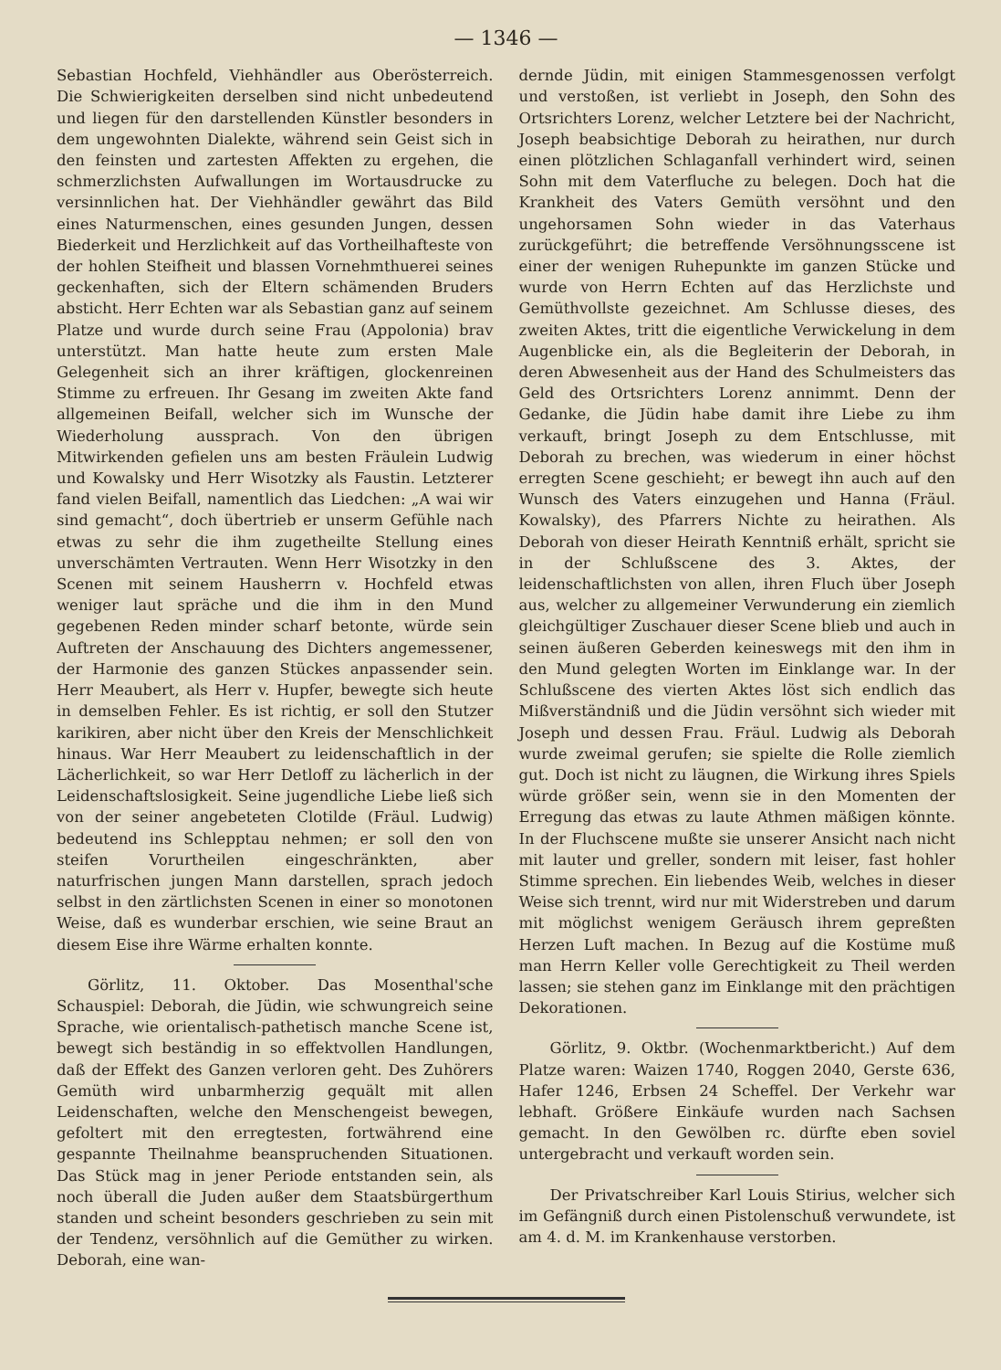— 1346 —
Sebastian Hochfeld, Viehhändler aus Oberösterreich. Die Schwierigkeiten derselben sind nicht unbedeutend und liegen für den darstellenden Künstler besonders in dem ungewohnten Dialekte, während sein Geist sich in den feinsten und zartesten Affekten zu ergehen, die schmerzlichsten Aufwallungen im Wortausdrucke zu versinnlichen hat. Der Viehhändler gewährt das Bild eines Naturmenschen, eines gesunden Jungen, dessen Biederkeit und Herzlichkeit auf das Vortheilhafteste von der hohlen Steifheit und blassen Vornehmthuerei seines geckenhaften, sich der Eltern schämenden Bruders absticht. Herr Echten war als Sebastian ganz auf seinem Platze und wurde durch seine Frau (Appolonia) brav unterstützt. Man hatte heute zum ersten Male Gelegenheit sich an ihrer kräftigen, glockenreinen Stimme zu erfreuen. Ihr Gesang im zweiten Akte fand allgemeinen Beifall, welcher sich im Wunsche der Wiederholung aussprach. Von den übrigen Mitwirkenden gefielen uns am besten Fräulein Ludwig und Kowalsky und Herr Wisotzky als Faustin. Letzterer fand vielen Beifall, namentlich das Liedchen: „A wai wir sind gemacht“, doch übertrieb er unserm Gefühle nach etwas zu sehr die ihm zugetheilte Stellung eines unverschämten Vertrauten. Wenn Herr Wisotzky in den Scenen mit seinem Hausherrn v. Hochfeld etwas weniger laut spräche und die ihm in den Mund gegebenen Reden minder scharf betonte, würde sein Auftreten der Anschauung des Dichters angemessener, der Harmonie des ganzen Stückes anpassender sein. Herr Meaubert, als Herr v. Hupfer, bewegte sich heute in demselben Fehler. Es ist richtig, er soll den Stutzer karikiren, aber nicht über den Kreis der Menschlichkeit hinaus. War Herr Meaubert zu leidenschaftlich in der Lächerlichkeit, so war Herr Detloff zu lächerlich in der Leidenschaftslosigkeit. Seine jugendliche Liebe ließ sich von der seiner angebeteten Clotilde (Fräul. Ludwig) bedeutend ins Schlepptau nehmen; er soll den von steifen Vorurtheilen eingeschränkten, aber naturfrischen jungen Mann darstellen, sprach jedoch selbst in den zärtlichsten Scenen in einer so monotonen Weise, daß es wunderbar erschien, wie seine Braut an diesem Eise ihre Wärme erhalten konnte.
Görlitz, 11. Oktober. Das Mosenthal'sche Schauspiel: Deborah, die Jüdin, wie schwungreich seine Sprache, wie orientalisch-pathetisch manche Scene ist, bewegt sich beständig in so effektvollen Handlungen, daß der Effekt des Ganzen verloren geht. Des Zuhörers Gemüth wird unbarmherzig gequält mit allen Leidenschaften, welche den Menschengeist bewegen, gefoltert mit den erregtesten, fortwährend eine gespannte Theilnahme beanspruchenden Situationen. Das Stück mag in jener Periode entstanden sein, als noch überall die Juden außer dem Staatsbürgerthum standen und scheint besonders geschrieben zu sein mit der Tendenz, versöhnlich auf die Gemüther zu wirken. Deborah, eine wan-
dernde Jüdin, mit einigen Stammesgenossen verfolgt und verstoßen, ist verliebt in Joseph, den Sohn des Ortsrichters Lorenz, welcher Letztere bei der Nachricht, Joseph beabsichtige Deborah zu heirathen, nur durch einen plötzlichen Schlaganfall verhindert wird, seinen Sohn mit dem Vaterfluche zu belegen. Doch hat die Krankheit des Vaters Gemüth versöhnt und den ungehorsamen Sohn wieder in das Vaterhaus zurückgeführt; die betreffende Versöhnungsscene ist einer der wenigen Ruhepunkte im ganzen Stücke und wurde von Herrn Echten auf das Herzlichste und Gemüthvollste gezeichnet. Am Schlusse dieses, des zweiten Aktes, tritt die eigentliche Verwickelung in dem Augenblicke ein, als die Begleiterin der Deborah, in deren Abwesenheit aus der Hand des Schulmeisters das Geld des Ortsrichters Lorenz annimmt. Denn der Gedanke, die Jüdin habe damit ihre Liebe zu ihm verkauft, bringt Joseph zu dem Entschlusse, mit Deborah zu brechen, was wiederum in einer höchst erregten Scene geschieht; er bewegt ihn auch auf den Wunsch des Vaters einzugehen und Hanna (Fräul. Kowalsky), des Pfarrers Nichte zu heirathen. Als Deborah von dieser Heirath Kenntniß erhält, spricht sie in der Schlußscene des 3. Aktes, der leidenschaftlichsten von allen, ihren Fluch über Joseph aus, welcher zu allgemeiner Verwunderung ein ziemlich gleichgültiger Zuschauer dieser Scene blieb und auch in seinen äußeren Geberden keineswegs mit den ihm in den Mund gelegten Worten im Einklange war. In der Schlußscene des vierten Aktes löst sich endlich das Mißverständniß und die Jüdin versöhnt sich wieder mit Joseph und dessen Frau. Fräul. Ludwig als Deborah wurde zweimal gerufen; sie spielte die Rolle ziemlich gut. Doch ist nicht zu läugnen, die Wirkung ihres Spiels würde größer sein, wenn sie in den Momenten der Erregung das etwas zu laute Athmen mäßigen könnte. In der Fluchscene mußte sie unserer Ansicht nach nicht mit lauter und greller, sondern mit leiser, fast hohler Stimme sprechen. Ein liebendes Weib, welches in dieser Weise sich trennt, wird nur mit Widerstreben und darum mit möglichst wenigem Geräusch ihrem gepreßten Herzen Luft machen. In Bezug auf die Kostüme muß man Herrn Keller volle Gerechtigkeit zu Theil werden lassen; sie stehen ganz im Einklange mit den prächtigen Dekorationen.
Görlitz, 9. Oktbr. (Wochenmarktbericht.) Auf dem Platze waren: Waizen 1740, Roggen 2040, Gerste 636, Hafer 1246, Erbsen 24 Scheffel. Der Verkehr war lebhaft. Größere Einkäufe wurden nach Sachsen gemacht. In den Gewölben rc. dürfte eben soviel untergebracht und verkauft worden sein.
Der Privatschreiber Karl Louis Stirius, welcher sich im Gefängniß durch einen Pistolenschuß verwundete, ist am 4. d. M. im Krankenhause verstorben.